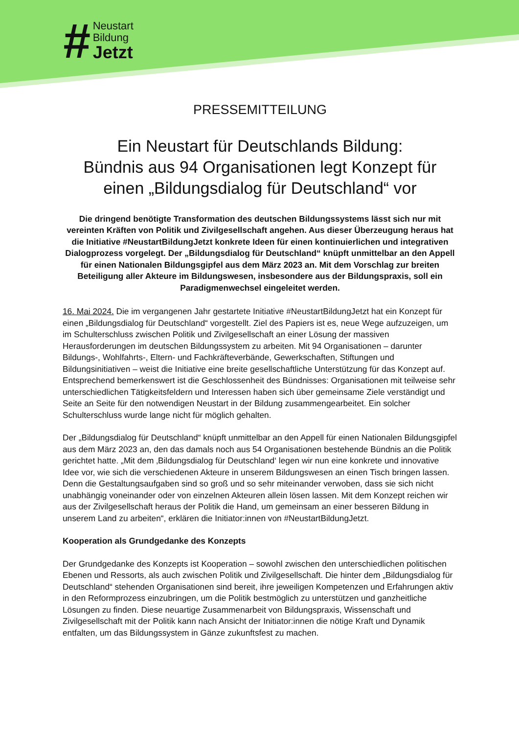#
Neustart
Bildung
Jetzt
PRESSEMITTEILUNG
Ein Neustart für Deutschlands Bildung:
Bündnis aus 94 Organisationen legt Konzept für einen „Bildungsdialog für Deutschland“ vor
Die dringend benötigte Transformation des deutschen Bildungssystems lässt sich nur mit vereinten Kräften von Politik und Zivilgesellschaft angehen. Aus dieser Überzeugung heraus hat die Initiative #NeustartBildungJetzt konkrete Ideen für einen kontinuierlichen und integrativen Dialogprozess vorgelegt. Der „Bildungsdialog für Deutschland“ knüpft unmittelbar an den Appell für einen Nationalen Bildungsgipfel aus dem März 2023 an. Mit dem Vorschlag zur breiten Beteiligung aller Akteure im Bildungswesen, insbesondere aus der Bildungspraxis, soll ein Paradigmenwechsel eingeleitet werden.
16. Mai 2024. Die im vergangenen Jahr gestartete Initiative #NeustartBildungJetzt hat ein Konzept für einen „Bildungsdialog für Deutschland“ vorgestellt. Ziel des Papiers ist es, neue Wege aufzuzeigen, um im Schulterschluss zwischen Politik und Zivilgesellschaft an einer Lösung der massiven Herausforderungen im deutschen Bildungssystem zu arbeiten. Mit 94 Organisationen – darunter Bildungs-, Wohlfahrts-, Eltern- und Fachkräfteverbände, Gewerkschaften, Stiftungen und Bildungsinitiativen – weist die Initiative eine breite gesellschaftliche Unterstützung für das Konzept auf. Entsprechend bemerkenswert ist die Geschlossenheit des Bündnisses: Organisationen mit teilweise sehr unterschiedlichen Tätigkeitsfeldern und Interessen haben sich über gemeinsame Ziele verständigt und Seite an Seite für den notwendigen Neustart in der Bildung zusammengearbeitet. Ein solcher Schulterschluss wurde lange nicht für möglich gehalten.
Der „Bildungsdialog für Deutschland“ knüpft unmittelbar an den Appell für einen Nationalen Bildungsgipfel aus dem März 2023 an, den das damals noch aus 54 Organisationen bestehende Bündnis an die Politik gerichtet hatte. „Mit dem ‚Bildungsdialog für Deutschland‘ legen wir nun eine konkrete und innovative Idee vor, wie sich die verschiedenen Akteure in unserem Bildungswesen an einen Tisch bringen lassen. Denn die Gestaltungsaufgaben sind so groß und so sehr miteinander verwoben, dass sie sich nicht unabhängig voneinander oder von einzelnen Akteuren allein lösen lassen. Mit dem Konzept reichen wir aus der Zivilgesellschaft heraus der Politik die Hand, um gemeinsam an einer besseren Bildung in unserem Land zu arbeiten“, erklären die Initiator:innen von #NeustartBildungJetzt.
Kooperation als Grundgedanke des Konzepts
Der Grundgedanke des Konzepts ist Kooperation – sowohl zwischen den unterschiedlichen politischen Ebenen und Ressorts, als auch zwischen Politik und Zivilgesellschaft. Die hinter dem „Bildungsdialog für Deutschland“ stehenden Organisationen sind bereit, ihre jeweiligen Kompetenzen und Erfahrungen aktiv in den Reformprozess einzubringen, um die Politik bestmöglich zu unterstützen und ganzheitliche Lösungen zu finden. Diese neuartige Zusammenarbeit von Bildungspraxis, Wissenschaft und Zivilgesellschaft mit der Politik kann nach Ansicht der Initiator:innen die nötige Kraft und Dynamik entfalten, um das Bildungssystem in Gänze zukunftsfest zu machen.